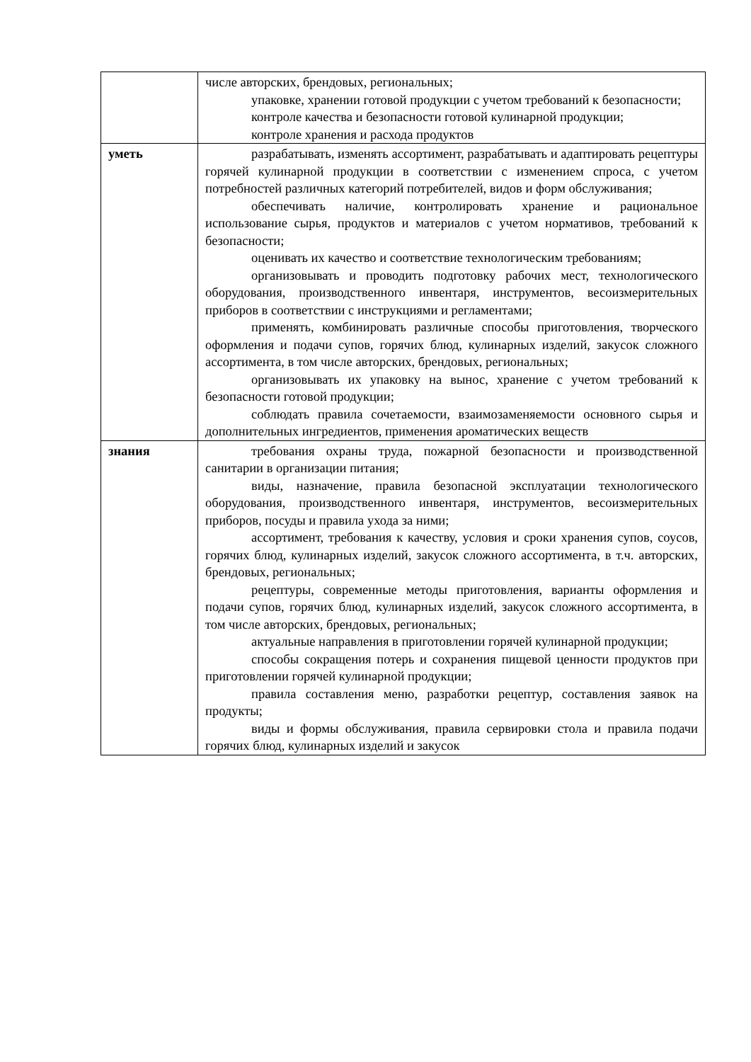| | числе авторских, брендовых, региональных; упаковке, хранении готовой продукции с учетом требований к безопасности; контроле качества и безопасности готовой кулинарной продукции; контроле хранения и расхода продуктов |
| уметь | разрабатывать, изменять ассортимент, разрабатывать и адаптировать рецептуры горячей кулинарной продукции в соответствии с изменением спроса, с учетом потребностей различных категорий потребителей, видов и форм обслуживания; обеспечивать наличие, контролировать хранение и рациональное использование сырья, продуктов и материалов с учетом нормативов, требований к безопасности; оценивать их качество и соответствие технологическим требованиям; организовывать и проводить подготовку рабочих мест, технологического оборудования, производственного инвентаря, инструментов, весоизмерительных приборов в соответствии с инструкциями и регламентами; применять, комбинировать различные способы приготовления, творческого оформления и подачи супов, горячих блюд, кулинарных изделий, закусок сложного ассортимента, в том числе авторских, брендовых, региональных; организовывать их упаковку на вынос, хранение с учетом требований к безопасности готовой продукции; соблюдать правила сочетаемости, взаимозаменяемости основного сырья и дополнительных ингредиентов, применения ароматических веществ |
| знания | требования охраны труда, пожарной безопасности и производственной санитарии в организации питания; виды, назначение, правила безопасной эксплуатации технологического оборудования, производственного инвентаря, инструментов, весоизмерительных приборов, посуды и правила ухода за ними; ассортимент, требования к качеству, условия и сроки хранения супов, соусов, горячих блюд, кулинарных изделий, закусок сложного ассортимента, в т.ч. авторских, брендовых, региональных; рецептуры, современные методы приготовления, варианты оформления и подачи супов, горячих блюд, кулинарных изделий, закусок сложного ассортимента, в том числе авторских, брендовых, региональных; актуальные направления в приготовлении горячей кулинарной продукции; способы сокращения потерь и сохранения пищевой ценности продуктов при приготовлении горячей кулинарной продукции; правила составления меню, разработки рецептур, составления заявок на продукты; виды и формы обслуживания, правила сервировки стола и правила подачи горячих блюд, кулинарных изделий и закусок |